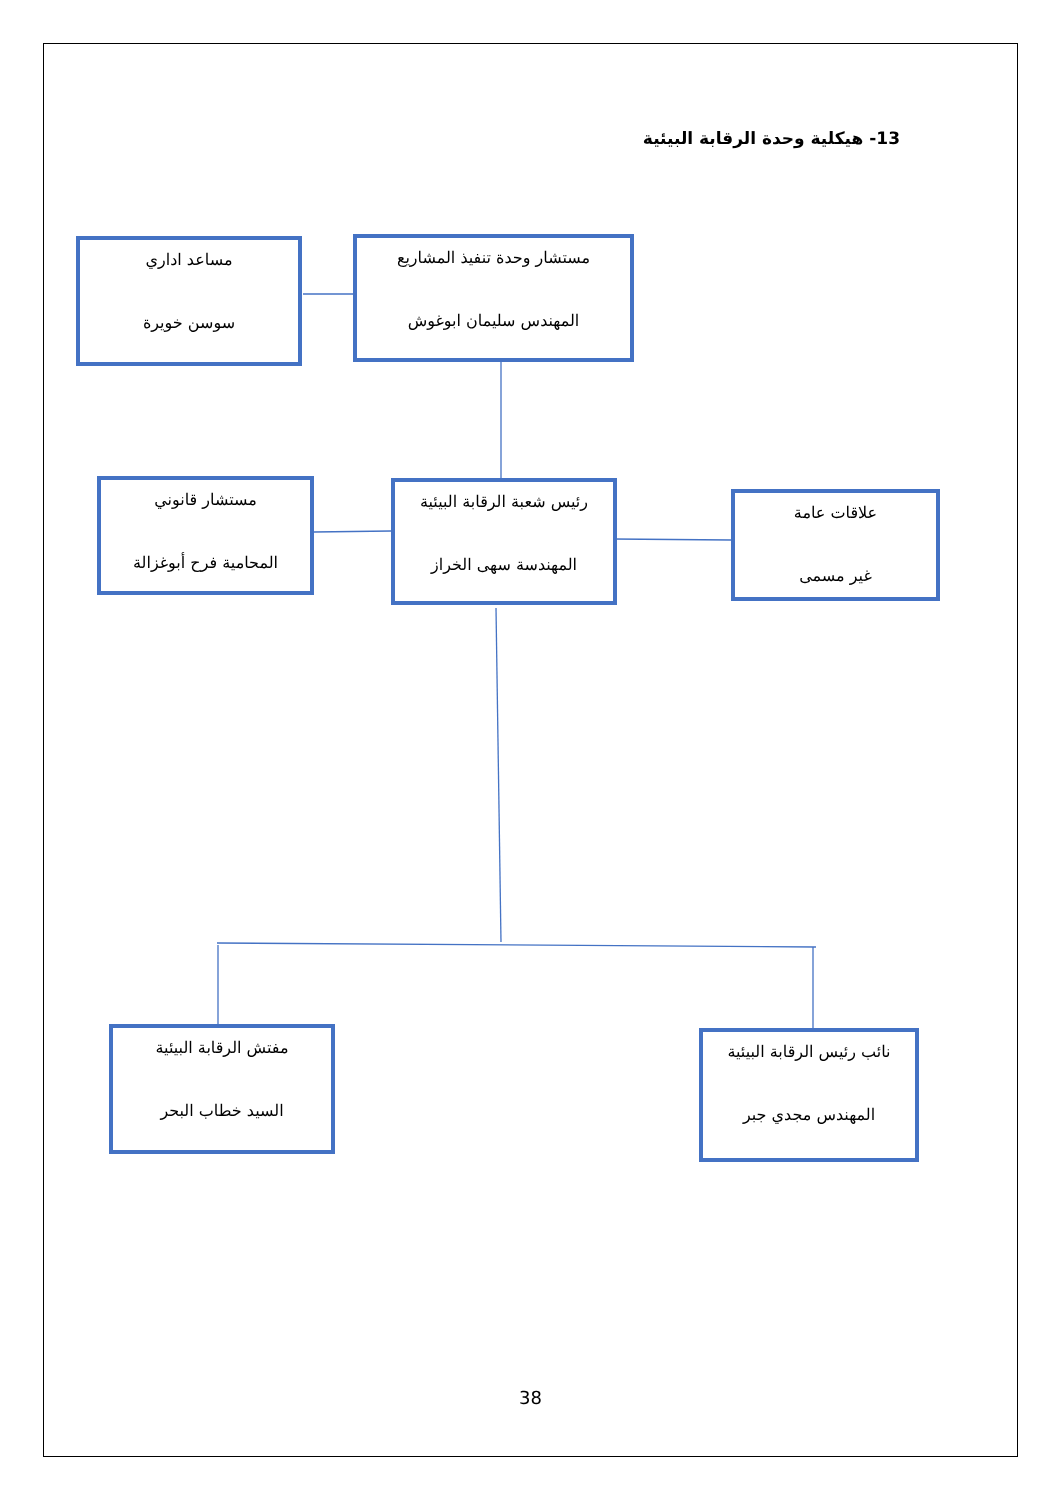13- هيكلية وحدة الرقابة البيئية
مستشار وحدة تنفيذ المشاريع
المهندس سليمان ابوغوش
مساعد اداري
سوسن خويرة
مستشار قانوني
المحامية فرح أبوغزالة
رئيس شعبة الرقابة البيئية
المهندسة سهى الخراز
علاقات عامة
غير مسمى
مفتش الرقابة البيئية
السيد خطاب البحر
نائب رئيس الرقابة البيئية
المهندس مجدي جبر
38